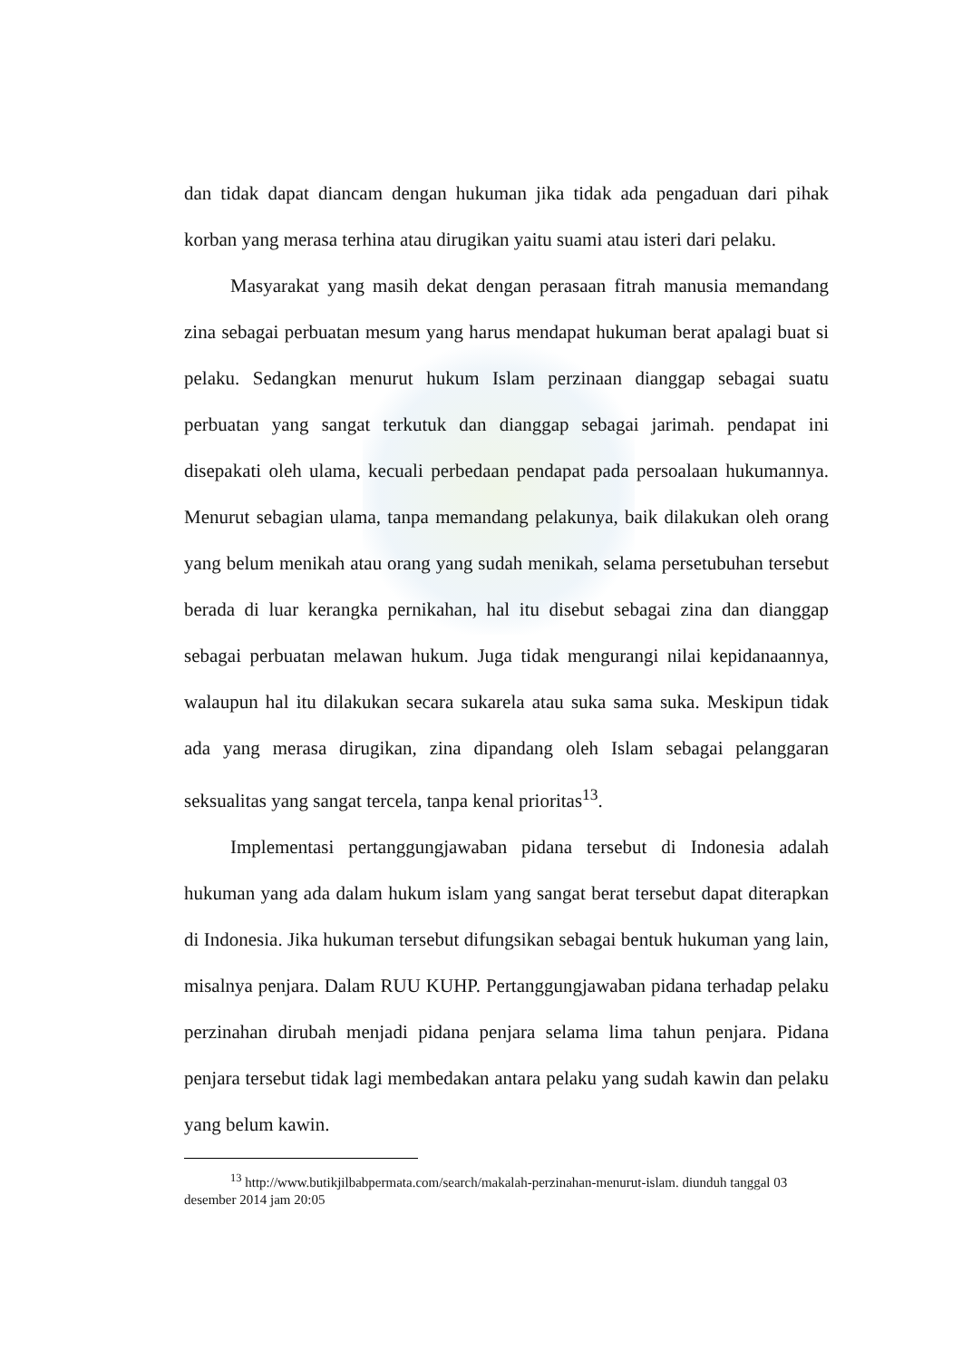dan tidak dapat diancam dengan hukuman jika tidak ada pengaduan dari pihak korban yang merasa terhina atau dirugikan yaitu suami atau isteri dari pelaku.
Masyarakat yang masih dekat dengan perasaan fitrah manusia memandang zina sebagai perbuatan mesum yang harus mendapat hukuman berat apalagi buat si pelaku. Sedangkan menurut hukum Islam perzinaan dianggap sebagai suatu perbuatan yang sangat terkutuk dan dianggap sebagai jarimah. pendapat ini disepakati oleh ulama, kecuali perbedaan pendapat pada persoalaan hukumannya. Menurut sebagian ulama, tanpa memandang pelakunya, baik dilakukan oleh orang yang belum menikah atau orang yang sudah menikah, selama persetubuhan tersebut berada di luar kerangka pernikahan, hal itu disebut sebagai zina dan dianggap sebagai perbuatan melawan hukum. Juga tidak mengurangi nilai kepidanaannya, walaupun hal itu dilakukan secara sukarela atau suka sama suka. Meskipun tidak ada yang merasa dirugikan, zina dipandang oleh Islam sebagai pelanggaran seksualitas yang sangat tercela, tanpa kenal prioritas<sup>13</sup>.
Implementasi pertanggungjawaban pidana tersebut di Indonesia adalah hukuman yang ada dalam hukum islam yang sangat berat tersebut dapat diterapkan di Indonesia. Jika hukuman tersebut difungsikan sebagai bentuk hukuman yang lain, misalnya penjara. Dalam RUU KUHP. Pertanggungjawaban pidana terhadap pelaku perzinahan dirubah menjadi pidana penjara selama lima tahun penjara. Pidana penjara tersebut tidak lagi membedakan antara pelaku yang sudah kawin dan pelaku yang belum kawin.
<sup>13</sup> http://www.butikjilbabpermata.com/search/makalah-perzinahan-menurut-islam. diunduh tanggal 03 desember 2014 jam 20:05